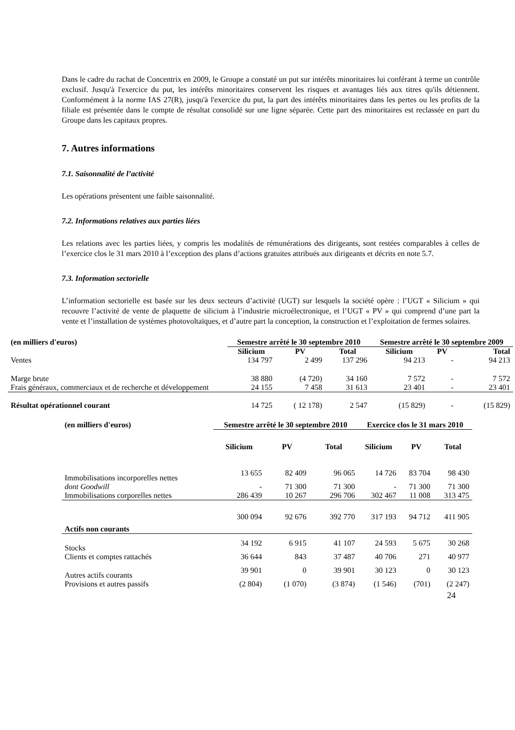Dans le cadre du rachat de Concentrix en 2009, le Groupe a constaté un put sur intérêts minoritaires lui conférant à terme un contrôle exclusif. Jusqu'à l'exercice du put, les intérêts minoritaires conservent les risques et avantages liés aux titres qu'ils détiennent. Conformément à la norme IAS 27(R), jusqu'à l'exercice du put, la part des intérêts minoritaires dans les pertes ou les profits de la filiale est présentée dans le compte de résultat consolidé sur une ligne séparée. Cette part des minoritaires est reclassée en part du Groupe dans les capitaux propres.
7. Autres informations
7.1. Saisonnalité de l’activité
Les opérations présentent une faible saisonnalité.
7.2. Informations relatives aux parties liées
Les relations avec les parties liées, y compris les modalités de rémunérations des dirigeants, sont restées comparables à celles de l’exercice clos le 31 mars 2010 à l’exception des plans d’actions gratuites attribués aux dirigeants et décrits en note 5.7.
7.3. Information sectorielle
L’information sectorielle est basée sur les deux secteurs d’activité (UGT) sur lesquels la société opère : l’UGT « Silicium » qui recouvre l’activité de vente de plaquette de silicium à l’industrie microélectronique, et l’UGT « PV » qui comprend d’une part la vente et l’installation de systèmes photovoltaïques, et d’autre part la conception, la construction et l’exploitation de fermes solaires.
| (en milliers d'euros) | Semestre arrêté le 30 septembre 2010 | | | Semestre arrêté le 30 septembre 2009 | | |
| --- | --- | --- | --- | --- | --- | --- |
| | Silicium | PV | Total | Silicium | PV | Total |
| Ventes | 134 797 | 2 499 | 137 296 | 94 213 | - | 94 213 |
| Marge brute | 38 880 | (4 720) | 34 160 | 7 572 | - | 7 572 |
| Frais généraux, commerciaux et de recherche et développement | 24 155 | 7 458 | 31 613 | 23 401 | - | 23 401 |
| Résultat opérationnel courant | 14 725 | ( 12 178) | 2 547 | (15 829) | - | (15 829) |
| (en milliers d'euros) | Semestre arrêté le 30 septembre 2010 | | | Exercice clos le 31 mars 2010 | | |
| --- | --- | --- | --- | --- | --- | --- |
| | Silicium | PV | Total | Silicium | PV | Total |
| Immobilisations incorporelles nettes | 13 655 | 82 409 | 96 065 | 14 726 | 83 704 | 98 430 |
| dont Goodwill | - | 71 300 | 71 300 | - | 71 300 | 71 300 |
| Immobilisations corporelles nettes | 286 439 | 10 267 | 296 706 | 302 467 | 11 008 | 313 475 |
| Actifs non courants | 300 094 | 92 676 | 392 770 | 317 193 | 94 712 | 411 905 |
| Stocks | 34 192 | 6 915 | 41 107 | 24 593 | 5 675 | 30 268 |
| Clients et comptes rattachés | 36 644 | 843 | 37 487 | 40 706 | 271 | 40 977 |
| Autres actifs courants | 39 901 | 0 | 39 901 | 30 123 | 0 | 30 123 |
| Provisions et autres passifs | (2 804) | (1 070) | (3 874) | (1 546) | (701) | (2 247) |
24